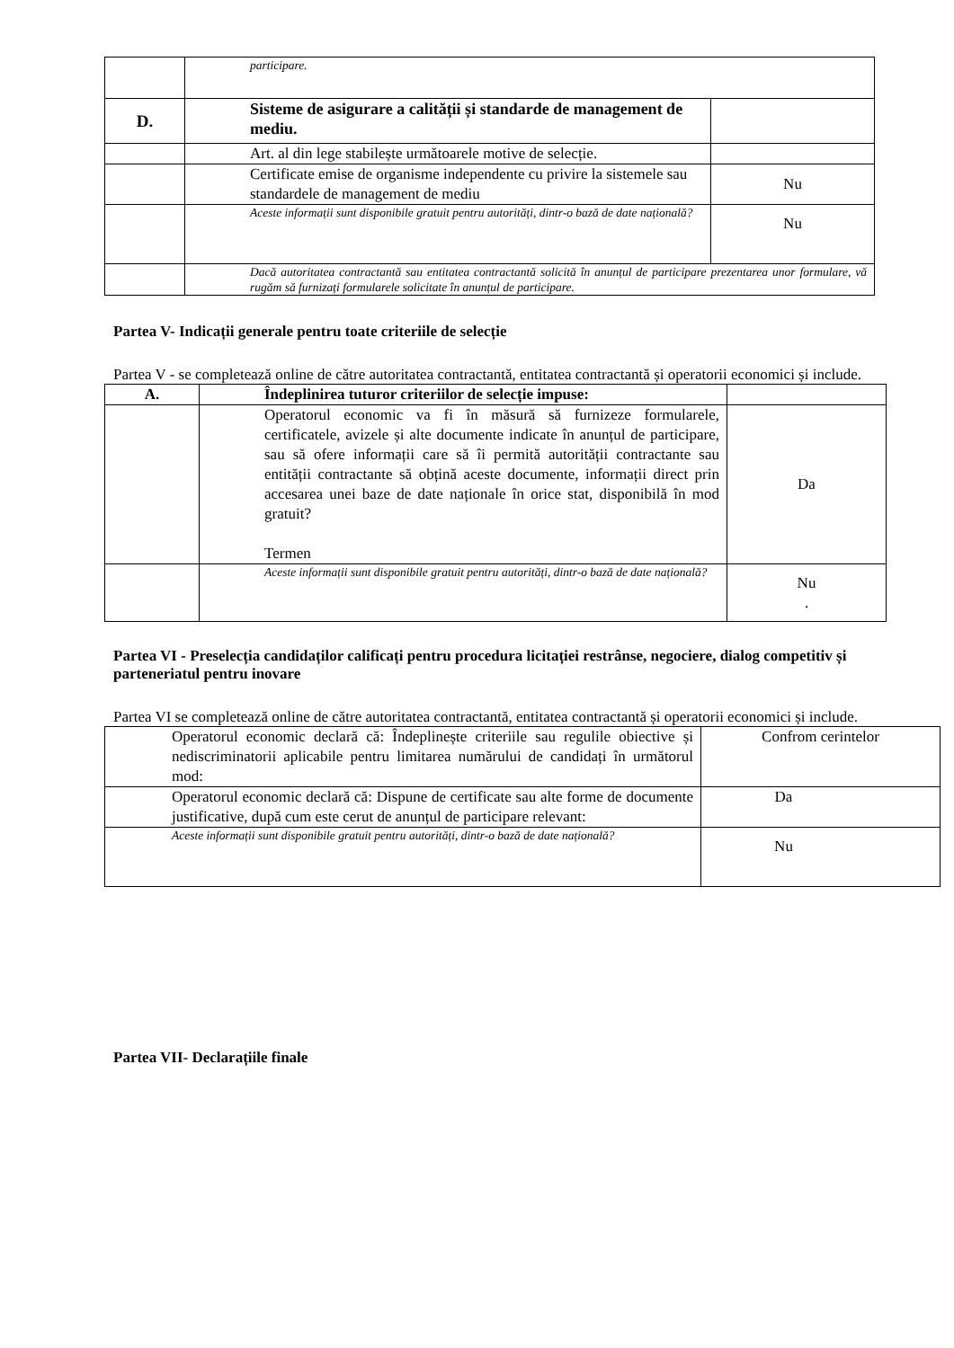| | participare. | |
| D. | Sisteme de asigurare a calității și standarde de management de mediu. | |
| | Art. al din lege stabilește următoarele motive de selecție. | |
| | Certificate emise de organisme independente cu privire la sistemele sau standardele de management de mediu | Nu |
| | Aceste informații sunt disponibile gratuit pentru autorități, dintr-o bază de date națională? | Nu |
| | Dacă autoritatea contractantă sau entitatea contractantă solicită în anunțul de participare prezentarea unor formulare, vă rugăm să furnizați formularele solicitate în anunțul de participare. | |
Partea V- Indicații generale pentru toate criteriile de selecție
Partea V - se completează online de către autoritatea contractantă, entitatea contractantă și operatorii economici și include.
| A. | Îndeplinirea tuturor criteriilor de selecție impuse: | |
| | Operatorul economic va fi în măsură să furnizeze formularele, certificatele, avizele și alte documente indicate în anunțul de participare, sau să ofere informații care să îi permită autorității contractante sau entității contractante să obțină aceste documente, informații direct prin accesarea unei baze de date naționale în orice stat, disponibilă în mod gratuit? Termen | Da |
| | Aceste informații sunt disponibile gratuit pentru autorități, dintr-o bază de date națională? | Nu . |
Partea VI - Preselecția candidaților calificați pentru procedura licitației restrânse, negociere, dialog competitiv și parteneriatul pentru inovare
Partea VI se completează online de către autoritatea contractantă, entitatea contractantă și operatorii economici și include.
| Operatorul economic declară că: Îndeplinește criteriile sau regulile obiective și nediscriminatorii aplicabile pentru limitarea numărului de candidați în următorul mod: | Confrom cerintelor |
| Operatorul economic declară că: Dispune de certificate sau alte forme de documente justificative, după cum este cerut de anunțul de participare relevant: | Da |
| Aceste informații sunt disponibile gratuit pentru autorități, dintr-o bază de date națională? | Nu |
Partea VII- Declarațiile finale